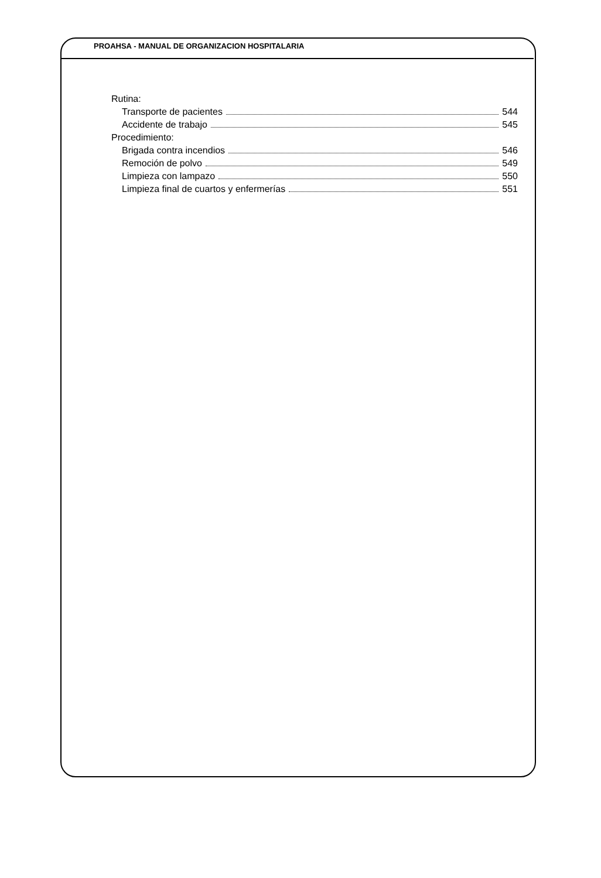PROAHSA - MANUAL DE ORGANIZACION HOSPITALARIA
Rutina:
Transporte de pacientes 544
Accidente de trabajo 545
Procedimiento:
Brigada contra incendios 546
Remoción de polvo 549
Limpieza con lampazo 550
Limpieza final de cuartos y enfermerías 551